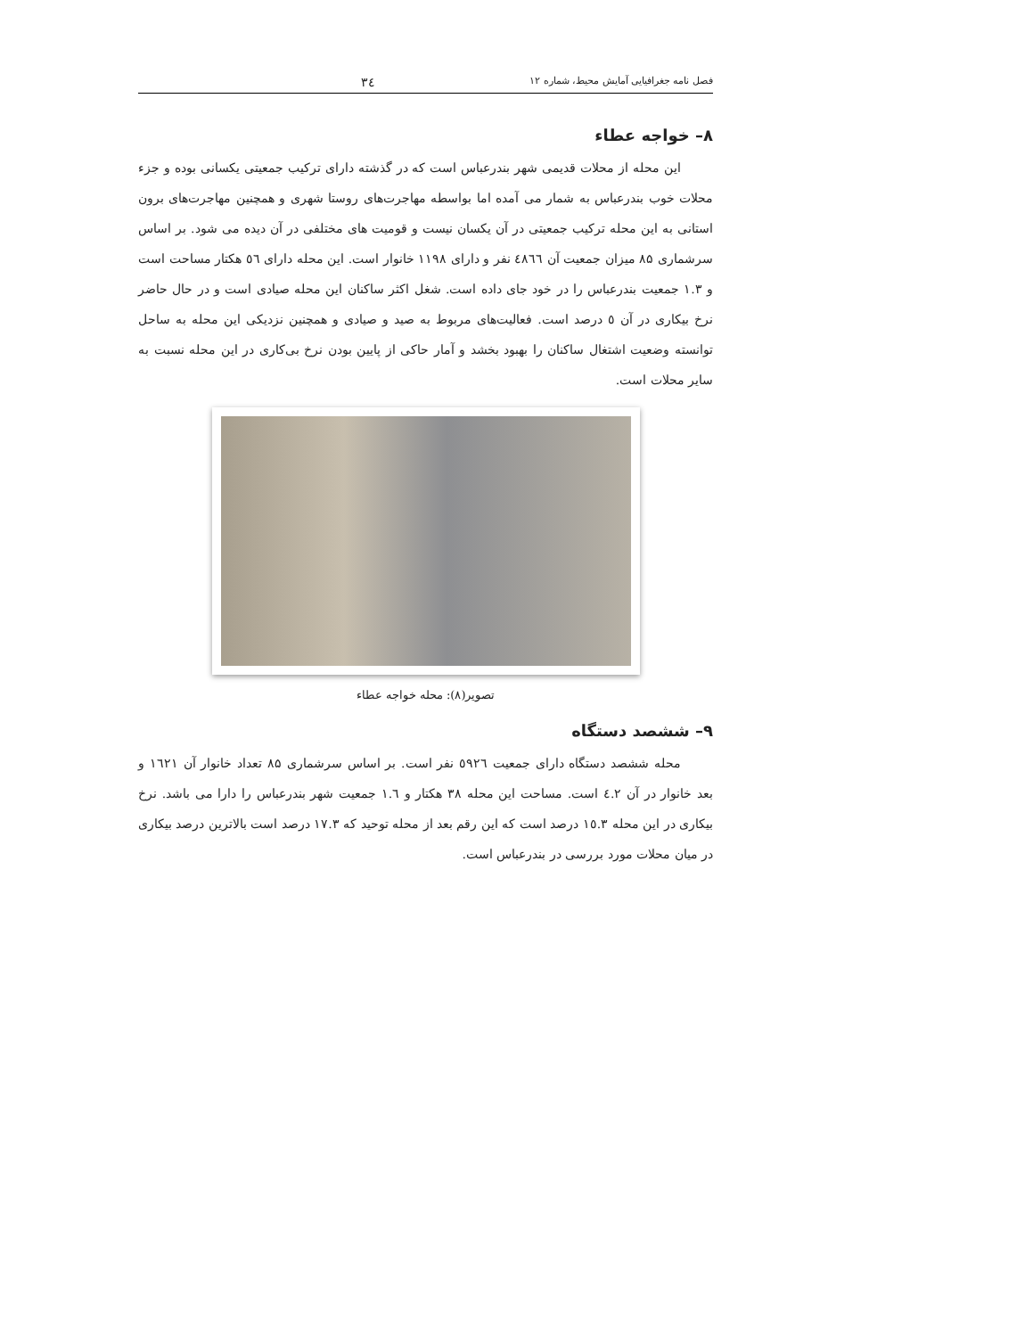فصل نامه جغرافیایی آمایش محیط، شماره ۱۲ ۳٤
۸– خواجه عطاء
این محله از محلات قدیمی شهر بندرعباس است که در گذشته دارای ترکیب جمعیتی یکسانی بوده و جزء محلات خوب بندرعباس به شمار می آمده اما بواسطه مهاجرت‌های روستا شهری و همچنین مهاجرت‌های برون استانی به این محله ترکیب جمعیتی در آن یکسان نیست و قومیت های مختلفی در آن دیده می شود. بر اساس سرشماری ۸۵ میزان جمعیت آن ٤۸٦٦ نفر و دارای ۱۱۹۸ خانوار است. این محله دارای ٥٦ هکتار مساحت است و ۱.۳ جمعیت بندرعباس را در خود جای داده است. شغل اکثر ساکنان این محله صیادی است و در حال حاضر نرخ بیکاری در آن ٥ درصد است. فعالیت‌های مربوط به صید و صیادی و همچنین نزدیکی این محله به ساحل توانسته وضعیت اشتغال ساکنان را بهبود بخشد و آمار حاکی از پایین بودن نرخ بی‌کاری در این محله نسبت به سایر محلات است.
تصویر(۸): محله خواجه عطاء
۹– ششصد دستگاه
محله ششصد دستگاه دارای جمعیت ٥۹۲٦ نفر است. بر اساس سرشماری ۸۵ تعداد خانوار آن ۱٦۲۱ و بعد خانوار در آن ٤.۲ است. مساحت این محله ۳۸ هکتار و ۱.٦ جمعیت شهر بندرعباس را دارا می باشد. نرخ بیکاری در این محله ۱٥.۳ درصد است که این رقم بعد از محله توحید که ۱۷.۳ درصد است بالاترین درصد بیکاری در میان محلات مورد بررسی در بندرعباس است.